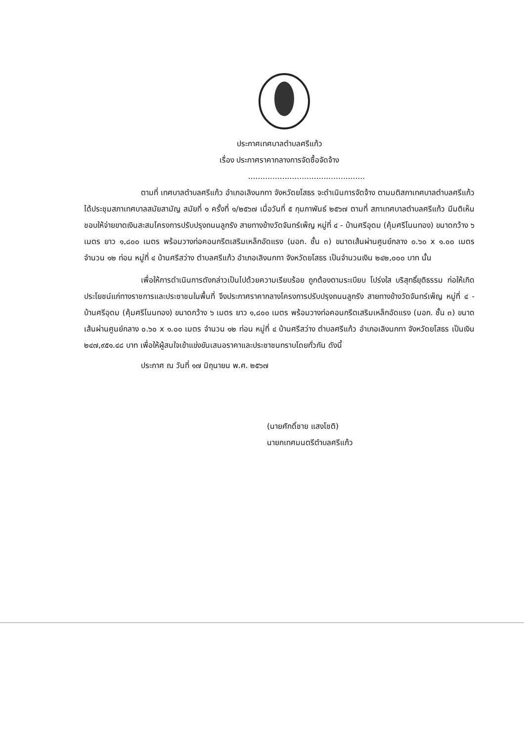ประกาศเทศบาลตำบลศรีแก้ว
เรื่อง ประกาศราคากลางการจัดซื้อจัดจ้าง
................................................
ตามที่ เทศบาลตำบลศรีแก้ว อำเภอเลิงนกทา จังหวัดยโสธร จะดำเนินการจัดจ้าง ตามมติสภาเทศบาลตำบลศรีแก้ว ได้ประชุมสภาเทศบาลสมัยสามัญ สมัยที่ ๑ ครั้งที่ ๑/๒๕๖๗ เมื่อวันที่ ๕ กุมภาพันธ์ ๒๕๖๗ ตามที่ สภาเทศบาลตำบลศรีแก้ว มีมติเห็นชอบให้จ่ายขาดเงินสะสมโครงการปรับปรุงถนนลูกรัง สายทางข้างวัดจันทร์เพ็ญ หมู่ที่ ๔ - บ้านศรีอุดม (คุ้มศรีโนนทอง) ขนาดกว้าง ๖ เมตร ยาว ๑,๘๐๐ เมตร พร้อมวางท่อคอนกรีตเสริมเหล็กอัดแรง (มอก. ชั้น ๓) ขนาดเส้นผ่านศูนย์กลาง ๐.๖๐ x ๑.๐๐ เมตร จำนวน ๑๒ ท่อน หมู่ที่ ๔ บ้านศรีสว่าง ตำบลศรีแก้ว อำเภอเลิงนกทา จังหวัดยโสธร เป็นจำนวนเงิน ๒๔๒,๐๐๐ บาท นั้น
เพื่อให้การดำเนินการดังกล่าวเป็นไปด้วยความเรียบร้อย ถูกต้องตามระเบียบ โปร่งใส บริสุทธิ์ยุติธรรม ก่อให้เกิดประโยชน์แก่ทางราชการและประชาชนในพื้นที่ จึงประกาศราคากลางโครงการปรับปรุงถนนลูกรัง สายทางข้างวัดจันทร์เพ็ญ หมู่ที่ ๔ - บ้านศรีอุดม (คุ้มศรีโนนทอง) ขนาดกว้าง ๖ เมตร ยาว ๑,๘๐๐ เมตร พร้อมวางท่อคอนกรีตเสริมเหล็กอัดแรง (มอก. ชั้น ๓) ขนาดเส้นผ่านศูนย์กลาง ๐.๖๐ x ๑.๐๐ เมตร จำนวน ๑๒ ท่อน หมู่ที่ ๔ บ้านศรีสว่าง ตำบลศรีแก้ว อำเภอเลิงนกทา จังหวัดยโสธร เป็นเงิน ๒๔๗,๙๕๑.๔๘ บาท เพื่อให้ผู้สนใจเข้าแข่งขันเสนอราคาและประชาชนทราบโดยทั่วกัน ดังนี้
ประกาศ ณ วันที่ ๑๗ มิถุนายน พ.ศ. ๒๕๖๗
(นายศักดิ์ชาย แสงโชติ)
นายกเทศมนตรีตำบลศรีแก้ว